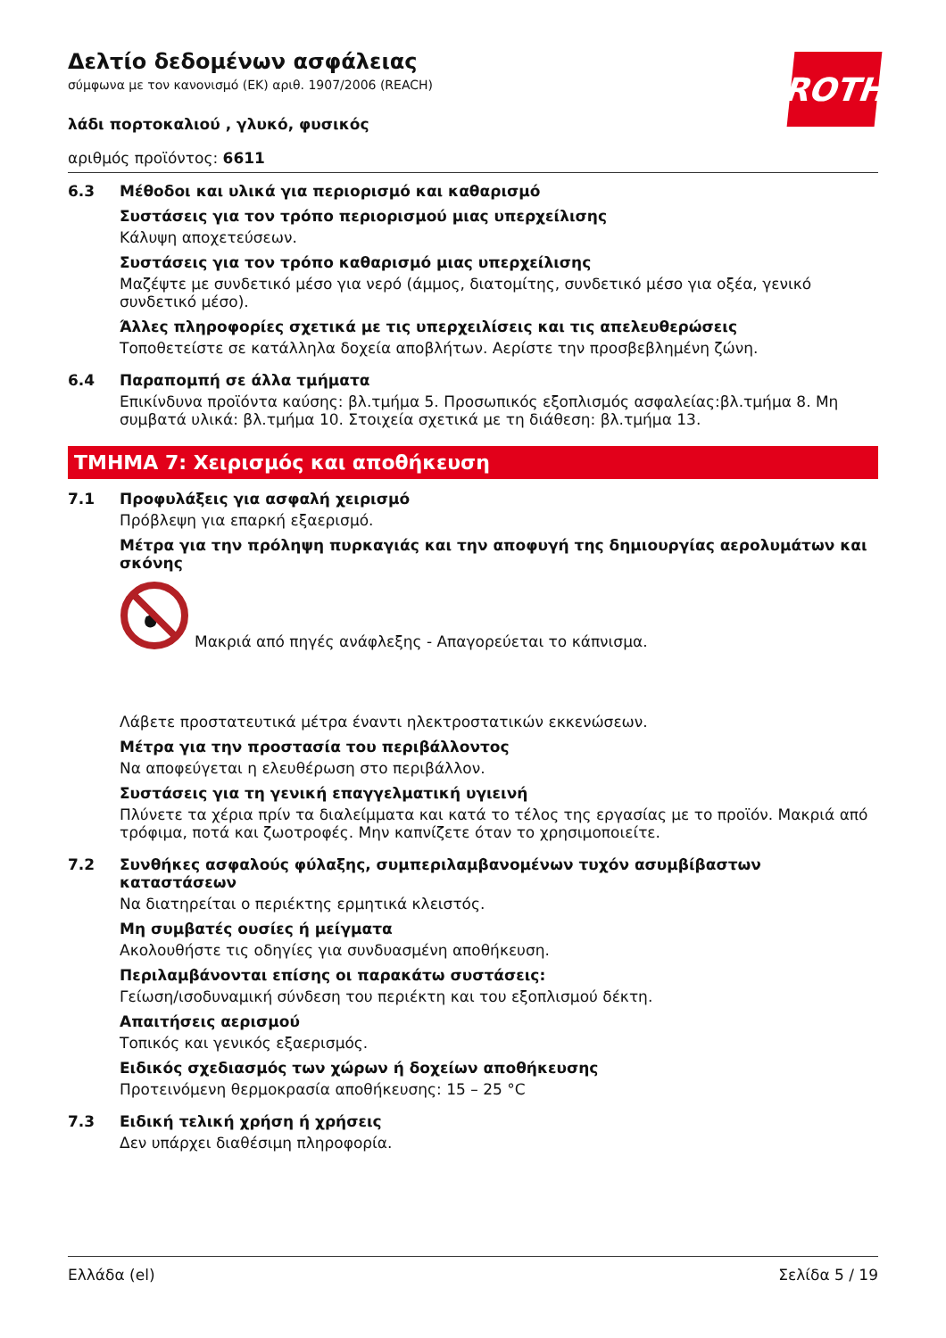ROTH
Δελτίο δεδομένων ασφάλειας
σύμφωνα με τον κανονισμό (ΕΚ) αριθ. 1907/2006 (REACH)
λάδι πορτοκαλιού , γλυκό, φυσικός
αριθμός προϊόντος: 6611
6.3 Μέθοδοι και υλικά για περιορισμό και καθαρισμό
Συστάσεις για τον τρόπο περιορισμού μιας υπερχείλισης
Κάλυψη αποχετεύσεων.
Συστάσεις για τον τρόπο καθαρισμό μιας υπερχείλισης
Μαζέψτε με συνδετικό μέσο για νερό (άμμος, διατομίτης, συνδετικό μέσο για οξέα, γενικό συνδετικό μέσο).
Άλλες πληροφορίες σχετικά με τις υπερχειλίσεις και τις απελευθερώσεις
Τοποθετείστε σε κατάλληλα δοχεία αποβλήτων. Αερίστε την προσβεβλημένη ζώνη.
6.4 Παραπομπή σε άλλα τμήματα
Επικίνδυνα προϊόντα καύσης: βλ.τμήμα 5. Προσωπικός εξοπλισμός ασφαλείας:βλ.τμήμα 8. Μη συμβατά υλικά: βλ.τμήμα 10. Στοιχεία σχετικά με τη διάθεση: βλ.τμήμα 13.
ΤΜΗΜΑ 7: Χειρισμός και αποθήκευση
7.1 Προφυλάξεις για ασφαλή χειρισμό
Πρόβλεψη για επαρκή εξαερισμό.
Μέτρα για την πρόληψη πυρκαγιάς και την αποφυγή της δημιουργίας αερολυμάτων και σκόνης
Μακριά από πηγές ανάφλεξης - Απαγορεύεται το κάπνισμα.
Λάβετε προστατευτικά μέτρα έναντι ηλεκτροστατικών εκκενώσεων.
Μέτρα για την προστασία του περιβάλλοντος
Να αποφεύγεται η ελευθέρωση στο περιβάλλον.
Συστάσεις για τη γενική επαγγελματική υγιεινή
Πλύνετε τα χέρια πρίν τα διαλείμματα και κατά το τέλος της εργασίας με το προϊόν. Μακριά από τρόφιμα, ποτά και ζωοτροφές. Μην καπνίζετε όταν το χρησιμοποιείτε.
7.2 Συνθήκες ασφαλούς φύλαξης, συμπεριλαμβανομένων τυχόν ασυμβίβαστων καταστάσεων
Να διατηρείται ο περιέκτης ερμητικά κλειστός.
Μη συμβατές ουσίες ή μείγματα
Ακολουθήστε τις οδηγίες για συνδυασμένη αποθήκευση.
Περιλαμβάνονται επίσης οι παρακάτω συστάσεις:
Γείωση/ισοδυναμική σύνδεση του περιέκτη και του εξοπλισμού δέκτη.
Απαιτήσεις αερισμού
Τοπικός και γενικός εξαερισμός.
Ειδικός σχεδιασμός των χώρων ή δοχείων αποθήκευσης
Προτεινόμενη θερμοκρασία αποθήκευσης: 15 – 25 °C
7.3 Ειδική τελική χρήση ή χρήσεις
Δεν υπάρχει διαθέσιμη πληροφορία.
Ελλάδα (el) Σελίδα 5 / 19